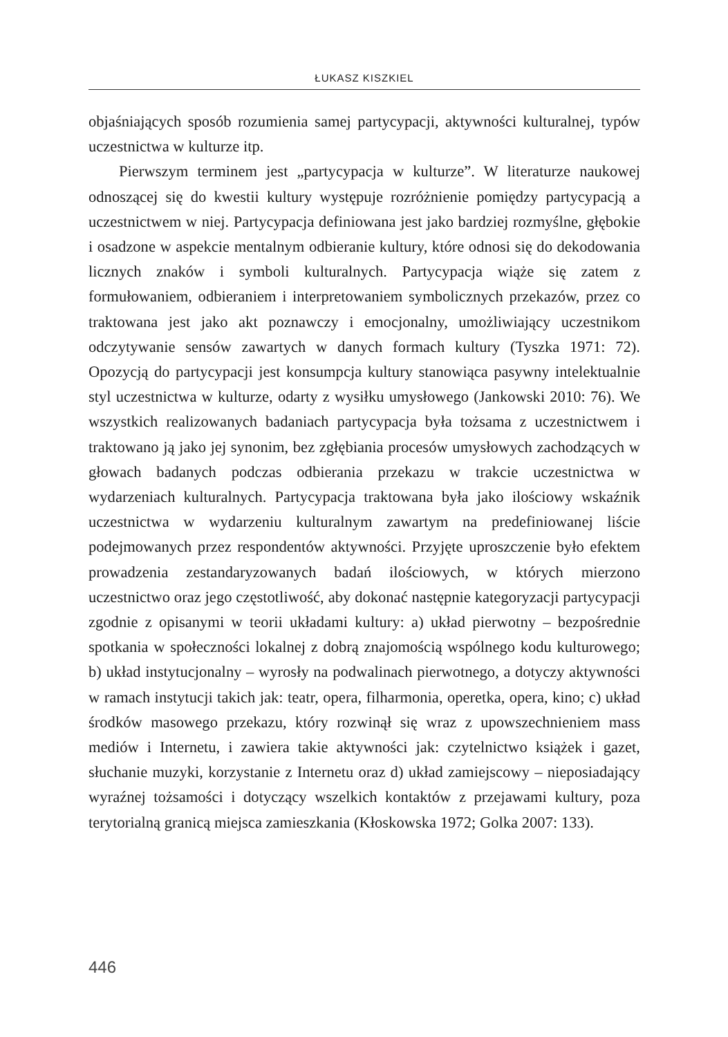ŁUKASZ KISZKIEL
objaśniających sposób rozumienia samej partycypacji, aktywności kulturalnej, typów uczestnictwa w kulturze itp.
Pierwszym terminem jest „partycypacja w kulturze”. W literaturze naukowej odnoszącej się do kwestii kultury występuje rozróżnienie pomiędzy partycypacją a uczestnictwem w niej. Partycypacja definiowana jest jako bardziej rozmyślne, głębokie i osadzone w aspekcie mentalnym odbieranie kultury, które odnosi się do dekodowania licznych znaków i symboli kulturalnych. Partycypacja wiąże się zatem z formułowaniem, odbieraniem i interpretowaniem symbolicznych przekazów, przez co traktowana jest jako akt poznawczy i emocjonalny, umożliwiający uczestnikom odczytywanie sensów zawartych w danych formach kultury (Tyszka 1971: 72). Opozycją do partycypacji jest konsumpcja kultury stanowiąca pasywny intelektualnie styl uczestnictwa w kulturze, odarty z wysiłku umysłowego (Jankowski 2010: 76). We wszystkich realizowanych badaniach partycypacja była tożsama z uczestnictwem i traktowano ją jako jej synonim, bez zgłębiania procesów umysłowych zachodzących w głowach badanych podczas odbierania przekazu w trakcie uczestnictwa w wydarzeniach kulturalnych. Partycypacja traktowana była jako ilościowy wskaźnik uczestnictwa w wydarzeniu kulturalnym zawartym na predefiniowanej liście podejmowanych przez respondentów aktywności. Przyjęte uproszczenie było efektem prowadzenia zestandaryzowanych badań ilościowych, w których mierzono uczestnictwo oraz jego częstotliwość, aby dokonać następnie kategoryzacji partycypacji zgodnie z opisanymi w teorii układami kultury: a) układ pierwotny – bezpośrednie spotkania w społeczności lokalnej z dobrą znajomością wspólnego kodu kulturowego; b) układ instytucjonalny – wyrosły na podwalinach pierwotnego, a dotyczy aktywności w ramach instytucji takich jak: teatr, opera, filharmonia, operetka, opera, kino; c) układ środków masowego przekazu, który rozwinął się wraz z upowszechnieniem mass mediów i Internetu, i zawiera takie aktywności jak: czytelnictwo książek i gazet, słuchanie muzyki, korzystanie z Internetu oraz d) układ zamiejscowy – nieposiadający wyraźnej tożsamości i dotyczący wszelkich kontaktów z przejawami kultury, poza terytorialną granicą miejsca zamieszkania (Kłoskowska 1972; Golka 2007: 133).
446